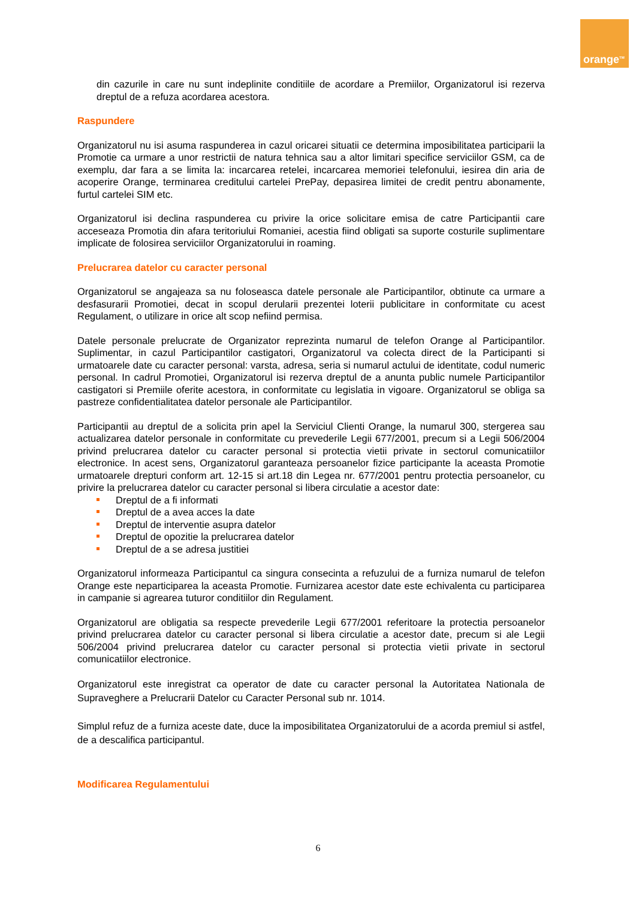orange<sup>TM</sup>
din cazurile in care nu sunt indeplinite conditiile de acordare a Premiilor, Organizatorul isi rezerva dreptul de a refuza acordarea acestora.
Raspundere
Organizatorul nu isi asuma raspunderea in cazul oricarei situatii ce determina imposibilitatea participarii la Promotie ca urmare a unor restrictii de natura tehnica sau a altor limitari specifice serviciilor GSM, ca de exemplu, dar fara a se limita la: incarcarea retelei, incarcarea memoriei telefonului, iesirea din aria de acoperire Orange, terminarea creditului cartelei PrePay, depasirea limitei de credit pentru abonamente, furtul cartelei SIM etc.
Organizatorul isi declina raspunderea cu privire la orice solicitare emisa de catre Participantii care acceseaza Promotia din afara teritoriului Romaniei, acestia fiind obligati sa suporte costurile suplimentare implicate de folosirea serviciilor Organizatorului in roaming.
Prelucrarea datelor cu caracter personal
Organizatorul se angajeaza sa nu foloseasca datele personale ale Participantilor, obtinute ca urmare a desfasurarii Promotiei, decat in scopul derularii prezentei loterii publicitare in conformitate cu acest Regulament, o utilizare in orice alt scop nefiind permisa.
Datele personale prelucrate de Organizator reprezinta numarul de telefon Orange al Participantilor. Suplimentar, in cazul Participantilor castigatori, Organizatorul va colecta direct de la Participanti si urmatoarele date cu caracter personal: varsta, adresa, seria si numarul actului de identitate, codul numeric personal. In cadrul Promotiei, Organizatorul isi rezerva dreptul de a anunta public numele Participantilor castigatori si Premiile oferite acestora, in conformitate cu legislatia in vigoare. Organizatorul se obliga sa pastreze confidentialitatea datelor personale ale Participantilor.
Participantii au dreptul de a solicita prin apel la Serviciul Clienti Orange, la numarul 300, stergerea sau actualizarea datelor personale in conformitate cu prevederile Legii 677/2001, precum si a Legii 506/2004 privind prelucrarea datelor cu caracter personal si protectia vietii private in sectorul comunicatiilor electronice. In acest sens, Organizatorul garanteaza persoanelor fizice participante la aceasta Promotie urmatoarele drepturi conform art. 12-15 si art.18 din Legea nr. 677/2001 pentru protectia persoanelor, cu privire la prelucrarea datelor cu caracter personal si libera circulatie a acestor date:
Dreptul de a fi informati
Dreptul de a avea acces la date
Dreptul de interventie asupra datelor
Dreptul de opozitie la prelucrarea datelor
Dreptul de a se adresa justitiei
Organizatorul informeaza Participantul ca singura consecinta a refuzului de a furniza numarul de telefon Orange este neparticiparea la aceasta Promotie. Furnizarea acestor date este echivalenta cu participarea in campanie si agrearea tuturor conditiilor din Regulament.
Organizatorul are obligatia sa respecte prevederile Legii 677/2001 referitoare la protectia persoanelor privind prelucrarea datelor cu caracter personal si libera circulatie a acestor date, precum si ale Legii 506/2004 privind prelucrarea datelor cu caracter personal si protectia vietii private in sectorul comunicatiilor electronice.
Organizatorul este inregistrat ca operator de date cu caracter personal la Autoritatea Nationala de Supraveghere a Prelucrarii Datelor cu Caracter Personal sub nr. 1014.
Simplul refuz de a furniza aceste date, duce la imposibilitatea Organizatorului de a acorda premiul si astfel, de a descalifica participantul.
Modificarea Regulamentului
6